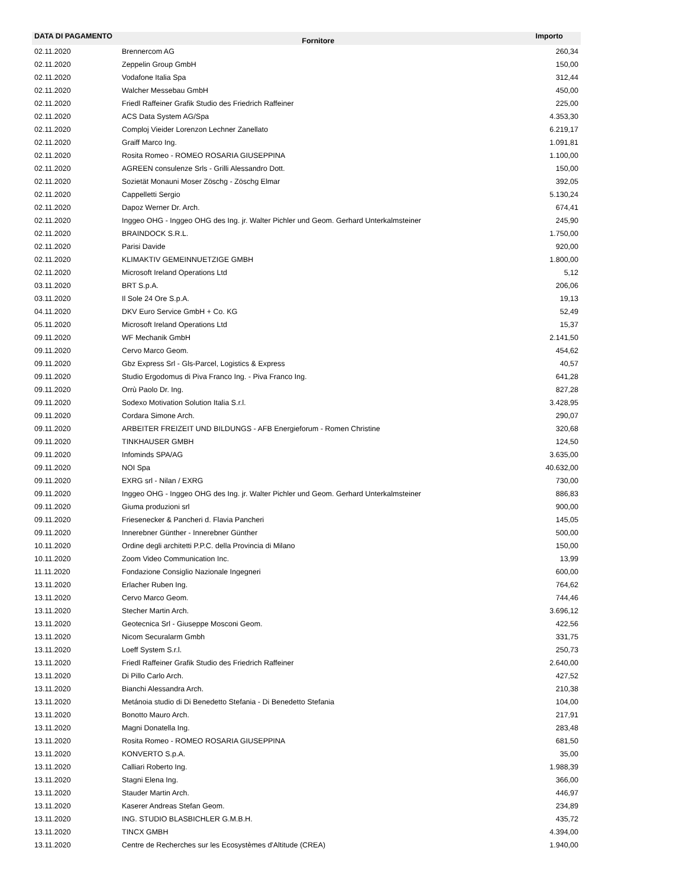| DATA DI PAGAMENTO | Fornitore | Importo |
| --- | --- | --- |
| 02.11.2020 | Brennercom AG | 260,34 |
| 02.11.2020 | Zeppelin Group GmbH | 150,00 |
| 02.11.2020 | Vodafone Italia Spa | 312,44 |
| 02.11.2020 | Walcher Messebau GmbH | 450,00 |
| 02.11.2020 | Friedl Raffeiner Grafik Studio des Friedrich Raffeiner | 225,00 |
| 02.11.2020 | ACS Data System AG/Spa | 4.353,30 |
| 02.11.2020 | Comploj Vieider Lorenzon Lechner Zanellato | 6.219,17 |
| 02.11.2020 | Graiff Marco Ing. | 1.091,81 |
| 02.11.2020 | Rosita Romeo - ROMEO ROSARIA GIUSEPPINA | 1.100,00 |
| 02.11.2020 | AGREEN consulenze Srls - Grilli Alessandro Dott. | 150,00 |
| 02.11.2020 | Sozietät Monauni Moser Zöschg - Zöschg Elmar | 392,05 |
| 02.11.2020 | Cappelletti Sergio | 5.130,24 |
| 02.11.2020 | Dapoz Werner Dr. Arch. | 674,41 |
| 02.11.2020 | Inggeo OHG - Inggeo OHG des Ing. jr. Walter Pichler und Geom. Gerhard Unterkalmsteiner | 245,90 |
| 02.11.2020 | BRAINDOCK S.R.L. | 1.750,00 |
| 02.11.2020 | Parisi Davide | 920,00 |
| 02.11.2020 | KLIMAKTIV GEMEINNUETZIGE GMBH | 1.800,00 |
| 02.11.2020 | Microsoft Ireland Operations Ltd | 5,12 |
| 03.11.2020 | BRT S.p.A. | 206,06 |
| 03.11.2020 | Il Sole 24 Ore S.p.A. | 19,13 |
| 04.11.2020 | DKV Euro Service GmbH + Co. KG | 52,49 |
| 05.11.2020 | Microsoft Ireland Operations Ltd | 15,37 |
| 09.11.2020 | WF Mechanik GmbH | 2.141,50 |
| 09.11.2020 | Cervo Marco Geom. | 454,62 |
| 09.11.2020 | Gbz Express Srl - Gls-Parcel, Logistics & Express | 40,57 |
| 09.11.2020 | Studio Ergodomus di Piva Franco Ing. - Piva Franco Ing. | 641,28 |
| 09.11.2020 | Orrù Paolo Dr. Ing. | 827,28 |
| 09.11.2020 | Sodexo Motivation Solution Italia S.r.l. | 3.428,95 |
| 09.11.2020 | Cordara Simone Arch. | 290,07 |
| 09.11.2020 | ARBEITER FREIZEIT UND BILDUNGS - AFB Energieforum - Romen Christine | 320,68 |
| 09.11.2020 | TINKHAUSER GMBH | 124,50 |
| 09.11.2020 | Infominds SPA/AG | 3.635,00 |
| 09.11.2020 | NOI Spa | 40.632,00 |
| 09.11.2020 | EXRG srl - Nilan / EXRG | 730,00 |
| 09.11.2020 | Inggeo OHG - Inggeo OHG des Ing. jr. Walter Pichler und Geom. Gerhard Unterkalmsteiner | 886,83 |
| 09.11.2020 | Giuma produzioni srl | 900,00 |
| 09.11.2020 | Friesenecker & Pancheri d. Flavia Pancheri | 145,05 |
| 09.11.2020 | Innerebner Günther - Innerebner Günther | 500,00 |
| 10.11.2020 | Ordine degli architetti P.P.C. della Provincia di Milano | 150,00 |
| 10.11.2020 | Zoom Video Communication Inc. | 13,99 |
| 11.11.2020 | Fondazione Consiglio Nazionale Ingegneri | 600,00 |
| 13.11.2020 | Erlacher Ruben Ing. | 764,62 |
| 13.11.2020 | Cervo Marco Geom. | 744,46 |
| 13.11.2020 | Stecher Martin Arch. | 3.696,12 |
| 13.11.2020 | Geotecnica Srl - Giuseppe Mosconi Geom. | 422,56 |
| 13.11.2020 | Nicom Securalarm Gmbh | 331,75 |
| 13.11.2020 | Loeff System S.r.l. | 250,73 |
| 13.11.2020 | Friedl Raffeiner Grafik Studio des Friedrich Raffeiner | 2.640,00 |
| 13.11.2020 | Di Pillo Carlo Arch. | 427,52 |
| 13.11.2020 | Bianchi Alessandra Arch. | 210,38 |
| 13.11.2020 | Metánoia studio di Di Benedetto Stefania - Di Benedetto Stefania | 104,00 |
| 13.11.2020 | Bonotto Mauro Arch. | 217,91 |
| 13.11.2020 | Magni Donatella Ing. | 283,48 |
| 13.11.2020 | Rosita Romeo - ROMEO ROSARIA GIUSEPPINA | 681,50 |
| 13.11.2020 | KONVERTO S.p.A. | 35,00 |
| 13.11.2020 | Calliari Roberto Ing. | 1.988,39 |
| 13.11.2020 | Stagni Elena Ing. | 366,00 |
| 13.11.2020 | Stauder Martin Arch. | 446,97 |
| 13.11.2020 | Kaserer Andreas Stefan Geom. | 234,89 |
| 13.11.2020 | ING. STUDIO BLASBICHLER G.M.B.H. | 435,72 |
| 13.11.2020 | TINCX GMBH | 4.394,00 |
| 13.11.2020 | Centre de Recherches sur les Ecosystèmes d'Altitude (CREA) | 1.940,00 |